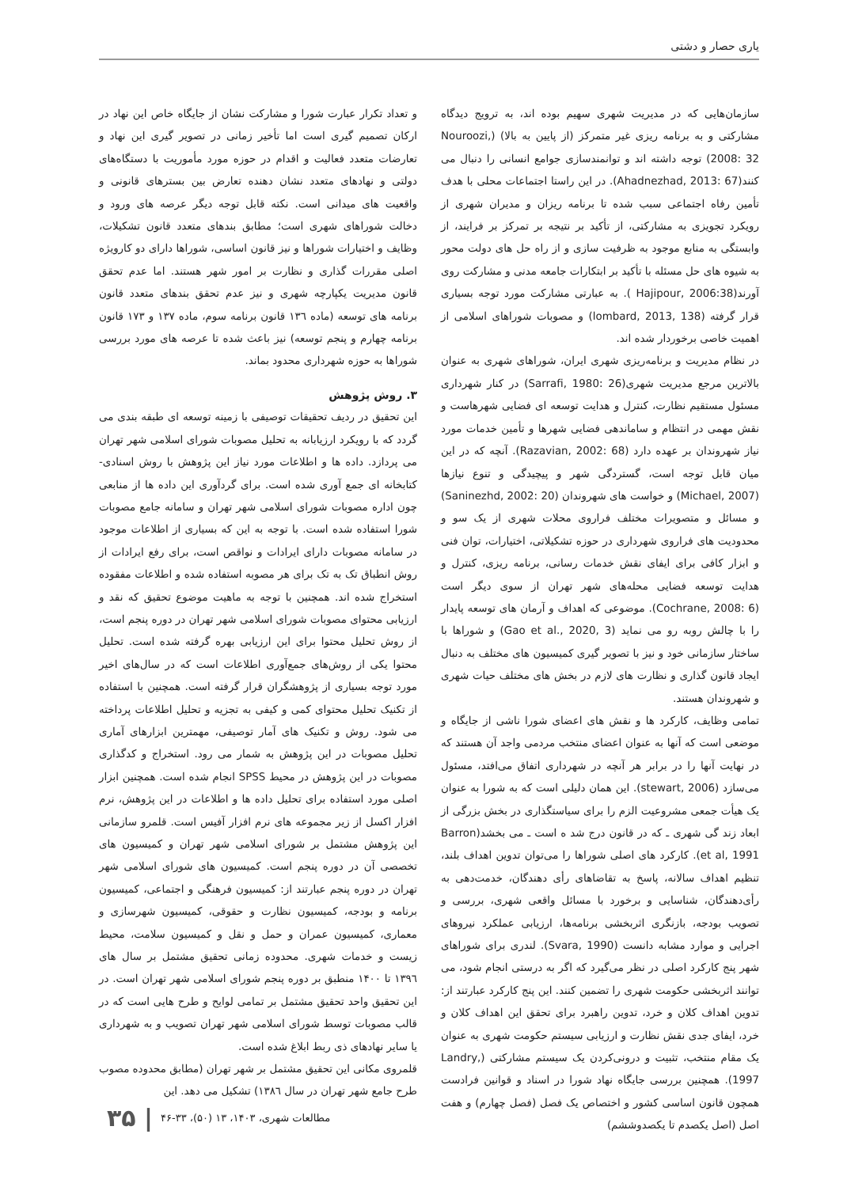یاری حصار و دشتی
سازمان‌هایی که در مدیریت شهری سهیم بوده اند، به ترویج دیدگاه مشارکتی و به برنامه ریزی غیر متمرکز (از پایین به بالا) (Nouroozi, 2008: 32) توجه داشته اند و توانمندسازی جوامع انسانی را دنبال می کنند(Ahadnezhad, 2013: 67). در این راستا اجتماعات محلی با هدف تأمین رفاه اجتماعی سبب شده تا برنامه ریزان و مدیران شهری از رویکرد تجویزی به مشارکتی، از تأکید بر نتیجه بر تمرکز بر فرایند، از وابستگی به منابع موجود به ظرفیت سازی و از راه حل های دولت محور به شیوه های حل مسئله با تأکید بر ابتکارات جامعه مدنی و مشارکت روی آورند(Hajipour, 2006:38 ). به عبارتی مشارکت مورد توجه بسیاری قرار گرفته (lombard, 2013, 138) و مصوبات شوراهای اسلامی از اهمیت خاصی برخوردار شده اند.
در نظام مدیریت و برنامه‌ریزی شهری ایران، شوراهای شهری به عنوان بالاترین مرجع مدیریت شهری(Sarrafi, 1980: 26) در کنار شهرداری مسئول مستقیم نظارت، کنترل و هدایت توسعه ای فضایی شهرهاست و نقش مهمی در انتظام و ساماندهی فضایی شهرها و تأمین خدمات مورد نیاز شهروندان بر عهده دارد (Razavian, 2002: 68). آنچه که در این میان قابل توجه است، گستردگی شهر و پیچیدگی و تنوع نیازها (Michael, 2007) و خواست های شهروندان (Saninezhd, 2002: 20) و مسائل و متصویرات مختلف فراروی محلات شهری از یک سو و محدودیت های فراروی شهرداری در حوزه تشکیلاتی، اختیارات، توان فنی و ابزار کافی برای ایفای نقش خدمات رسانی، برنامه ریزی، کنترل و هدایت توسعه فضایی محله‌های شهر تهران از سوی دیگر است (Cochrane, 2008: 6). موضوعی که اهداف و آرمان های توسعه پایدار را با چالش روبه رو می نماید (Gao et al., 2020, 3) و شوراها با ساختار سازمانی خود و نیز با تصویر گیری کمیسیون های مختلف به دنبال ایجاد قانون گذاری و نظارت های لازم در بخش های مختلف حیات شهری و شهروندان هستند.
تمامی وظایف، کارکرد ها و نقش های اعضای شورا ناشی از جایگاه و موضعی است که آنها به عنوان اعضای منتخب مردمی واجد آن هستند که در نهایت آنها را در برابر هر آنچه در شهرداری اتفاق می‌افتد، مسئول می‌سازد (stewart, 2006). این همان دلیلی است که به شورا به عنوان یک هیأت جمعی مشروعیت الزم را برای سیاستگذاری در بخش بزرگی از ابعاد زند گی شهری ـ که در قانون درج شد ه است ـ می بخشد(Barron et al, 1991). کارکرد های اصلی شوراها را می‌توان تدوین اهداف بلند، تنظیم اهداف سالانه، پاسخ به تقاضاهای رأی دهندگان، خدمت‌دهی به رأی‌دهندگان، شناسایی و برخورد با مسائل واقعی شهری، بررسی و تصویب بودجه، بازنگری اثربخشی برنامه‌ها، ارزیابی عملکرد نیروهای اجرایی و موارد مشابه دانست (Svara, 1990). لندری برای شوراهای شهر پنج کارکرد اصلی در نظر می‌گیرد که اگر به درستی انجام شود، می توانند اثربخشی حکومت شهری را تضمین کنند. این پنج کارکرد عبارتند از: تدوین اهداف کلان و خرد، تدوین راهبرد برای تحقق این اهداف کلان و خرد، ایفای جدی نقش نظارت و ارزیابی سیستم حکومت شهری به عنوان یک مقام منتخب، تثبیت و درونی‌کردن یک سیستم مشارکتی (Landry, 1997). همچنین بررسی جایگاه نهاد شورا در اسناد و قوانین فرادست همچون قانون اساسی کشور و اختصاص یک فصل (فصل چهارم) و هفت اصل (اصل یکصدم تا یکصدوششم)
و تعداد تکرار عبارت شورا و مشارکت نشان از جایگاه خاص این نهاد در ارکان تصمیم گیری است اما تأخیر زمانی در تصویر گیری این نهاد و تعارضات متعدد فعالیت و اقدام در حوزه مورد مأموریت با دستگاه‌های دولتی و نهادهای متعدد نشان دهنده تعارض بین بسترهای قانونی و واقعیت های میدانی است. نکته قابل توجه دیگر عرصه های ورود و دخالت شوراهای شهری است؛ مطابق بندهای متعدد قانون تشکیلات، وظایف و اختیارات شوراها و نیز قانون اساسی، شوراها دارای دو کارویژه اصلی مقررات گذاری و نظارت بر امور شهر هستند. اما عدم تحقق قانون مدیریت یکپارچه شهری و نیز عدم تحقق بندهای متعدد قانون برنامه های توسعه (ماده ۱۳٦ قانون برنامه سوم، ماده ۱۳۷ و ۱۷۳ قانون برنامه چهارم و پنجم توسعه) نیز باعث شده تا عرصه های مورد بررسی شوراها به حوزه شهرداری محدود بماند.
۳. روش پژوهش
این تحقیق در ردیف تحقیقات توصیفی با زمینه توسعه ای طبقه بندی می گردد که با رویکرد ارزیابانه به تحلیل مصوبات شورای اسلامی شهر تهران می پردازد. داده ها و اطلاعات مورد نیاز این پژوهش با روش اسنادی-کتابخانه ای جمع آوری شده است. برای گردآوری این داده ها از منابعی چون اداره مصوبات شورای اسلامی شهر تهران و سامانه جامع مصوبات شورا استفاده شده است. با توجه به این که بسیاری از اطلاعات موجود در سامانه مصوبات دارای ایرادات و نواقص است، برای رفع ایرادات از روش انطباق تک به تک برای هر مصوبه استفاده شده و اطلاعات مفقوده استخراج شده اند. همچنین با توجه به ماهیت موضوع تحقیق که نقد و ارزیابی محتوای مصوبات شورای اسلامی شهر تهران در دوره پنجم است، از روش تحلیل محتوا برای این ارزیابی بهره گرفته شده است. تحلیل محتوا یکی از روش‌های جمع‌آوری اطلاعات است که در سال‌های اخیر مورد توجه بسیاری از پژوهشگران قرار گرفته است. همچنین با استفاده از تکنیک تحلیل محتوای کمی و کیفی به تجزیه و تحلیل اطلاعات پرداخته می شود. روش و تکنیک های آمار توصیفی، مهمترین ابزارهای آماری تحلیل مصوبات در این پژوهش به شمار می رود. استخراج و کدگذاری مصوبات در این پژوهش در محیط SPSS انجام شده است. همچنین ابزار اصلی مورد استفاده برای تحلیل داده ها و اطلاعات در این پژوهش، نرم افزار اکسل از زیر مجموعه های نرم افزار آفیس است. قلمرو سازمانی این پژوهش مشتمل بر شورای اسلامی شهر تهران و کمیسیون های تخصصی آن در دوره پنجم است. کمیسیون های شورای اسلامی شهر تهران در دوره پنجم عبارتند از: کمیسیون فرهنگی و اجتماعی، کمیسیون برنامه و بودجه، کمیسیون نظارت و حقوقی، کمیسیون شهرسازی و معماری، کمیسیون عمران و حمل و نقل و کمیسیون سلامت، محیط زیست و خدمات شهری. محدوده زمانی تحقیق مشتمل بر سال های ۱۳۹٦ تا ۱۴۰۰ منطبق بر دوره پنجم شورای اسلامی شهر تهران است. در این تحقیق واحد تحقیق مشتمل بر تمامی لوایح و طرح هایی است که در قالب مصوبات توسط شورای اسلامی شهر تهران تصویب و به شهرداری یا سایر نهادهای ذی ربط ابلاغ شده است.
قلمروی مکانی این تحقیق مشتمل بر شهر تهران (مطابق محدوده مصوب طرح جامع شهر تهران در سال ۱۳۸٦) تشکیل می دهد. این
مطالعات شهری، ۱۴۰۳، ۱۳ (۵۰)، ۳۳-۴۶ | ۳۵